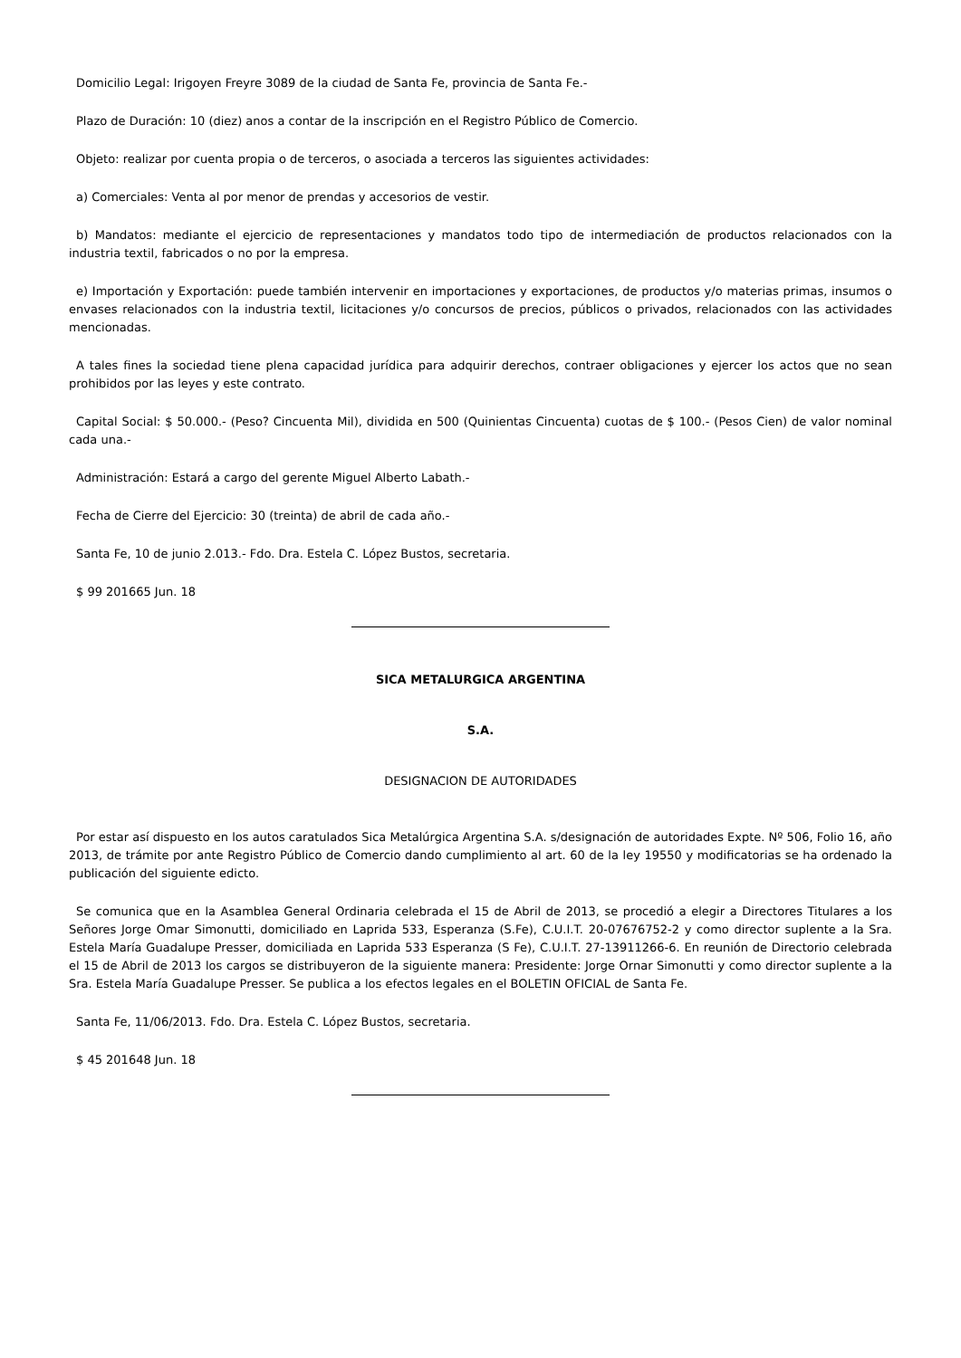Domicilio Legal: Irigoyen Freyre 3089 de la ciudad de Santa Fe, provincia de Santa Fe.-
Plazo de Duración: 10 (diez) anos a contar de la inscripción en el Registro Público de Comercio.
Objeto: realizar por cuenta propia o de terceros, o asociada a terceros las siguientes actividades:
a) Comerciales: Venta al por menor de prendas y accesorios de vestir.
b) Mandatos: mediante el ejercicio de representaciones y mandatos todo tipo de intermediación de productos relacionados con la industria textil, fabricados o no por la empresa.
e) Importación y Exportación: puede también intervenir en importaciones y exportaciones, de productos y/o materias primas, insumos o envases relacionados con la industria textil, licitaciones y/o concursos de precios, públicos o privados, relacionados con las actividades mencionadas.
A tales fines la sociedad tiene plena capacidad jurídica para adquirir derechos, contraer obligaciones y ejercer los actos que no sean prohibidos por las leyes y este contrato.
Capital Social: $ 50.000.- (Peso? Cincuenta Mil), dividida en 500 (Quinientas Cincuenta) cuotas de $ 100.- (Pesos Cien) de valor nominal cada una.-
Administración: Estará a cargo del gerente Miguel Alberto Labath.-
Fecha de Cierre del Ejercicio: 30 (treinta) de abril de cada año.-
Santa Fe, 10 de junio 2.013.- Fdo. Dra. Estela C. López Bustos, secretaria.
$ 99 201665 Jun. 18
SICA METALURGICA ARGENTINA
S.A.
DESIGNACION DE AUTORIDADES
Por estar así dispuesto en los autos caratulados Sica Metalúrgica Argentina S.A. s/designación de autoridades Expte. Nº 506, Folio 16, año 2013, de trámite por ante Registro Público de Comercio dando cumplimiento al art. 60 de la ley 19550 y modificatorias se ha ordenado la publicación del siguiente edicto.
Se comunica que en la Asamblea General Ordinaria celebrada el 15 de Abril de 2013, se procedió a elegir a Directores Titulares a los Señores Jorge Omar Simonutti, domiciliado en Laprida 533, Esperanza (S.Fe), C.U.I.T. 20-07676752-2 y como director suplente a la Sra. Estela María Guadalupe Presser, domiciliada en Laprida 533 Esperanza (S Fe), C.U.I.T. 27-13911266-6. En reunión de Directorio celebrada el 15 de Abril de 2013 los cargos se distribuyeron de la siguiente manera: Presidente: Jorge Ornar Simonutti y como director suplente a la Sra. Estela María Guadalupe Presser. Se publica a los efectos legales en el BOLETIN OFICIAL de Santa Fe.
Santa Fe, 11/06/2013. Fdo. Dra. Estela C. López Bustos, secretaria.
$ 45 201648 Jun. 18